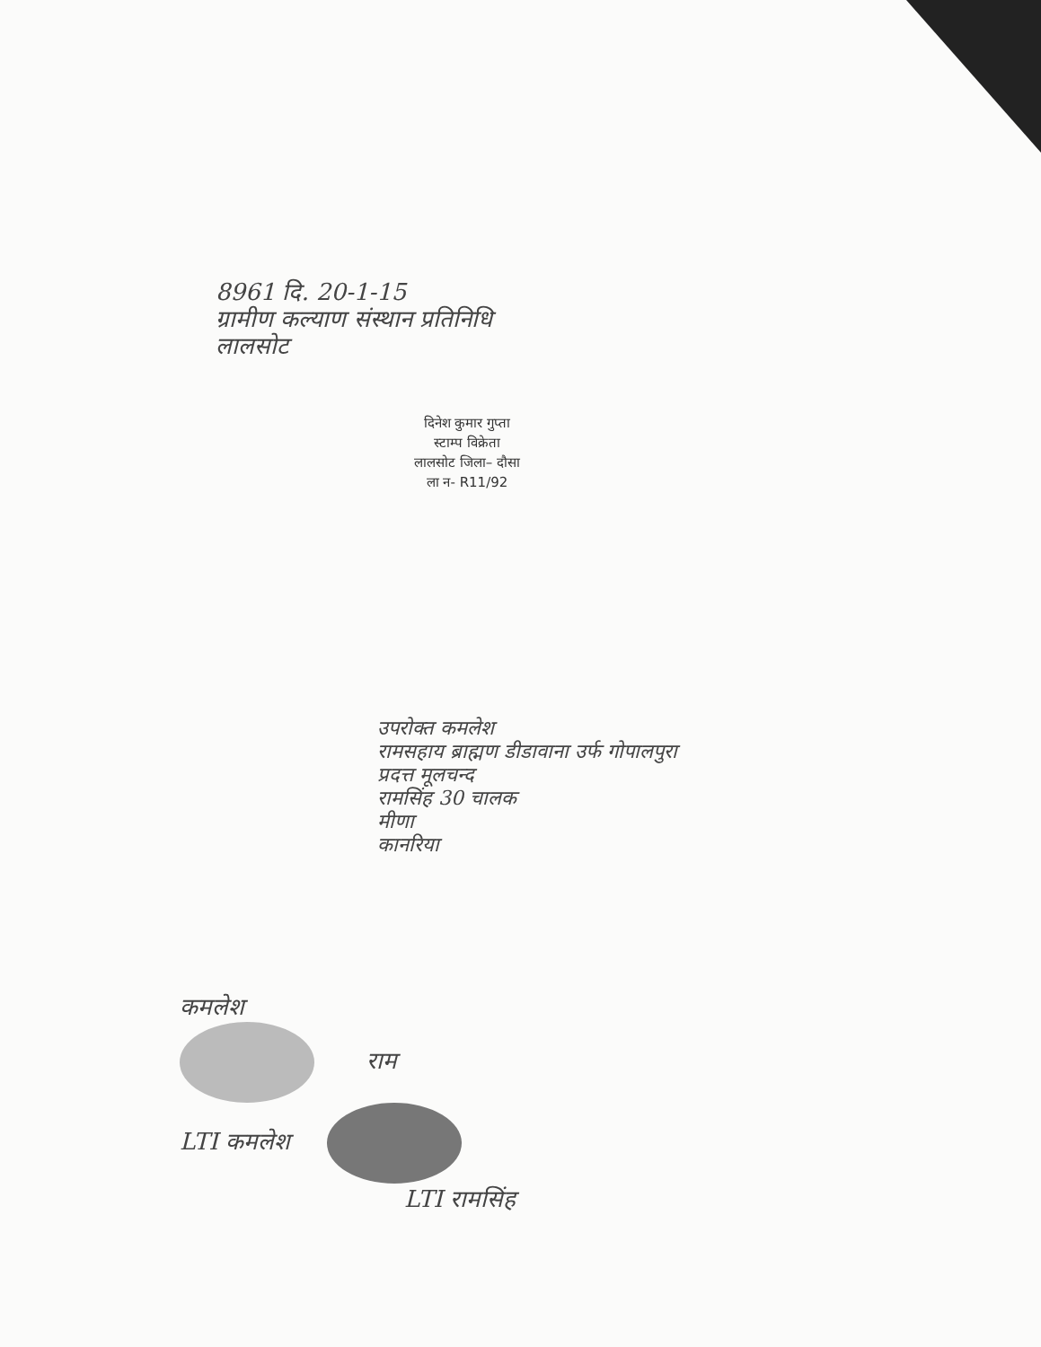8961 दि. 20-1-15
ग्रामीण कल्याण संस्थान प्रतिनिधि
लालसोट
दिनेश कुमार गुप्ता
स्टाम्प विक्रेता
लालसोट जिला– दौसा
ला न- R11/92
उपरोक्त कमलेश
रामसहाय ब्राह्मण डीडावाना उर्फ गोपालपुरा
प्रदत्त मूलचन्द
रामसिंह 30 चालक
मीणा
कानरिया
कमलेश
राम
LTI कमलेश
LTI रामसिंह